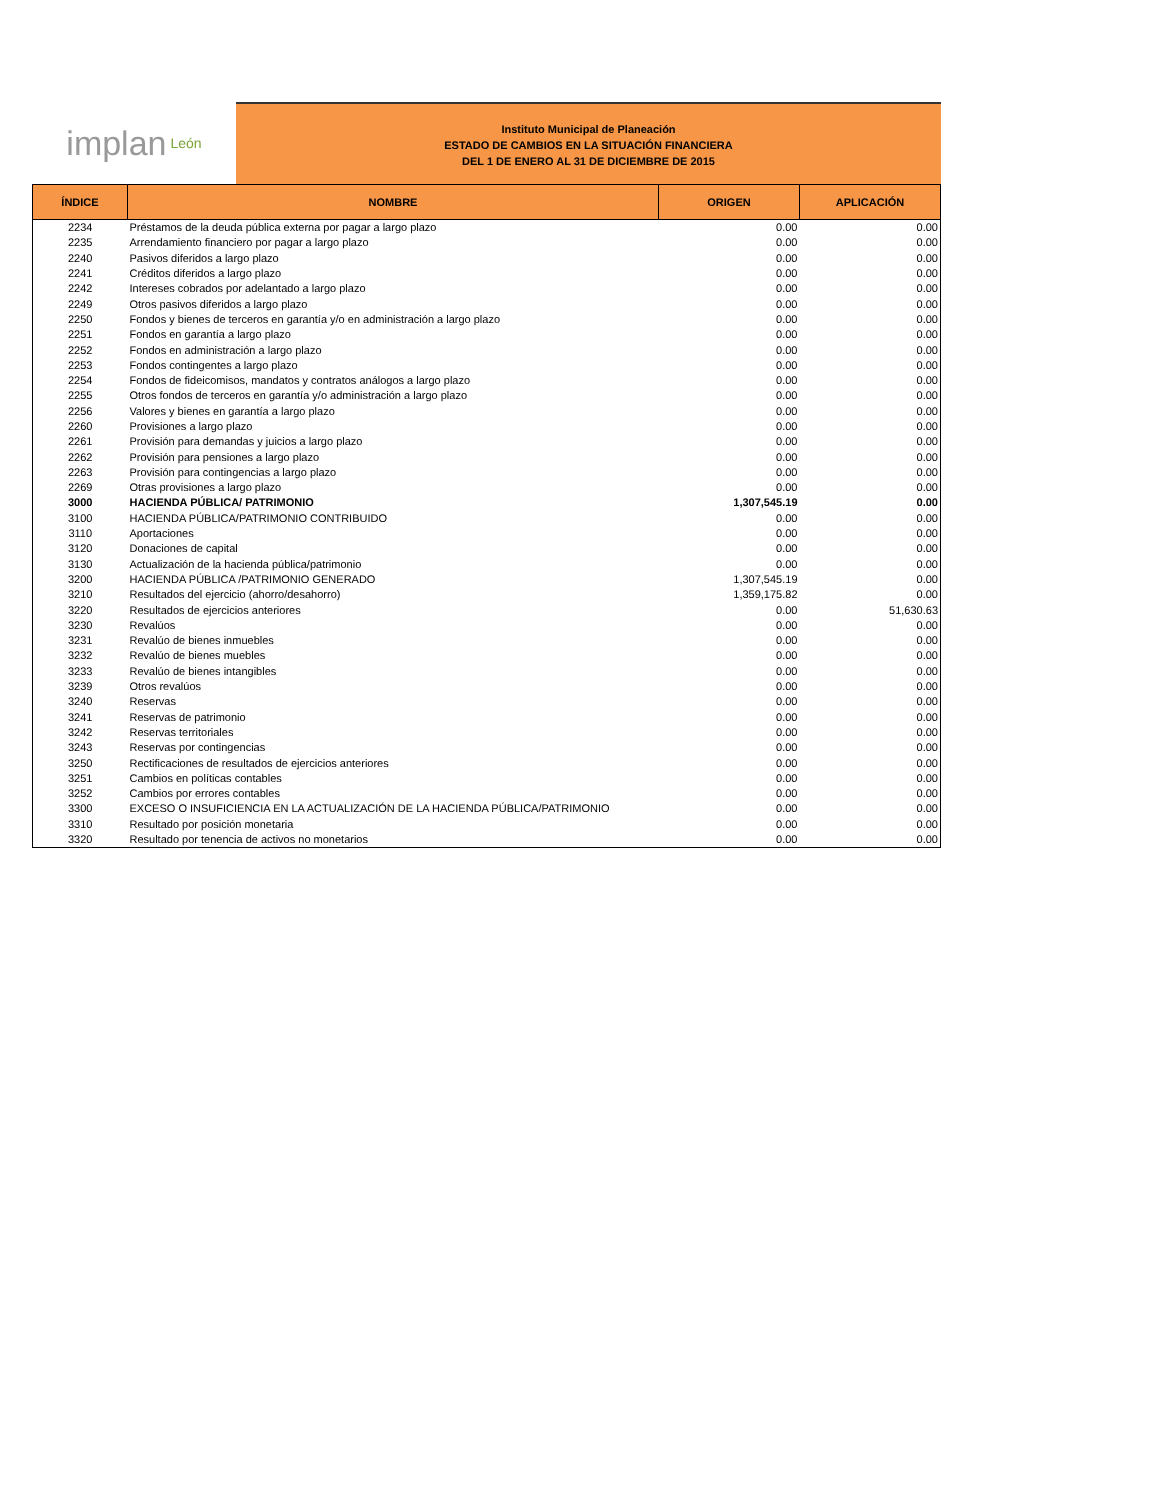implan León
Instituto Municipal de Planeación
ESTADO DE CAMBIOS EN LA SITUACIÓN FINANCIERA
DEL 1 DE ENERO AL 31 DE DICIEMBRE DE 2015
| ÍNDICE | NOMBRE | ORIGEN | APLICACIÓN |
| --- | --- | --- | --- |
| 2234 | Préstamos de la deuda pública externa por pagar a largo plazo | 0.00 | 0.00 |
| 2235 | Arrendamiento financiero por pagar a largo plazo | 0.00 | 0.00 |
| 2240 | Pasivos diferidos a largo plazo | 0.00 | 0.00 |
| 2241 | Créditos diferidos a largo plazo | 0.00 | 0.00 |
| 2242 | Intereses cobrados por adelantado a largo plazo | 0.00 | 0.00 |
| 2249 | Otros pasivos diferidos a largo plazo | 0.00 | 0.00 |
| 2250 | Fondos y bienes de terceros en garantía y/o en administración a largo plazo | 0.00 | 0.00 |
| 2251 | Fondos en garantía a largo plazo | 0.00 | 0.00 |
| 2252 | Fondos en administración a largo plazo | 0.00 | 0.00 |
| 2253 | Fondos contingentes a largo plazo | 0.00 | 0.00 |
| 2254 | Fondos de fideicomisos, mandatos y contratos análogos a largo plazo | 0.00 | 0.00 |
| 2255 | Otros fondos de terceros en garantía y/o administración a largo plazo | 0.00 | 0.00 |
| 2256 | Valores y bienes en garantía a largo plazo | 0.00 | 0.00 |
| 2260 | Provisiones a largo plazo | 0.00 | 0.00 |
| 2261 | Provisión para demandas y juicios a largo plazo | 0.00 | 0.00 |
| 2262 | Provisión para pensiones a largo plazo | 0.00 | 0.00 |
| 2263 | Provisión para contingencias a largo plazo | 0.00 | 0.00 |
| 2269 | Otras provisiones a largo plazo | 0.00 | 0.00 |
| 3000 | HACIENDA PÚBLICA/ PATRIMONIO | 1,307,545.19 | 0.00 |
| 3100 | HACIENDA PÚBLICA/PATRIMONIO CONTRIBUIDO | 0.00 | 0.00 |
| 3110 | Aportaciones | 0.00 | 0.00 |
| 3120 | Donaciones de capital | 0.00 | 0.00 |
| 3130 | Actualización de la hacienda pública/patrimonio | 0.00 | 0.00 |
| 3200 | HACIENDA PÚBLICA /PATRIMONIO GENERADO | 1,307,545.19 | 0.00 |
| 3210 | Resultados del ejercicio (ahorro/desahorro) | 1,359,175.82 | 0.00 |
| 3220 | Resultados de ejercicios anteriores | 0.00 | 51,630.63 |
| 3230 | Revalúos | 0.00 | 0.00 |
| 3231 | Revalúo de bienes inmuebles | 0.00 | 0.00 |
| 3232 | Revalúo de bienes muebles | 0.00 | 0.00 |
| 3233 | Revalúo de bienes intangibles | 0.00 | 0.00 |
| 3239 | Otros revalúos | 0.00 | 0.00 |
| 3240 | Reservas | 0.00 | 0.00 |
| 3241 | Reservas de patrimonio | 0.00 | 0.00 |
| 3242 | Reservas territoriales | 0.00 | 0.00 |
| 3243 | Reservas por contingencias | 0.00 | 0.00 |
| 3250 | Rectificaciones de resultados de ejercicios anteriores | 0.00 | 0.00 |
| 3251 | Cambios en políticas contables | 0.00 | 0.00 |
| 3252 | Cambios por errores contables | 0.00 | 0.00 |
| 3300 | EXCESO O INSUFICIENCIA EN LA ACTUALIZACIÓN DE LA HACIENDA PÚBLICA/PATRIMONIO | 0.00 | 0.00 |
| 3310 | Resultado por posición monetaria | 0.00 | 0.00 |
| 3320 | Resultado por tenencia de activos no monetarios | 0.00 | 0.00 |